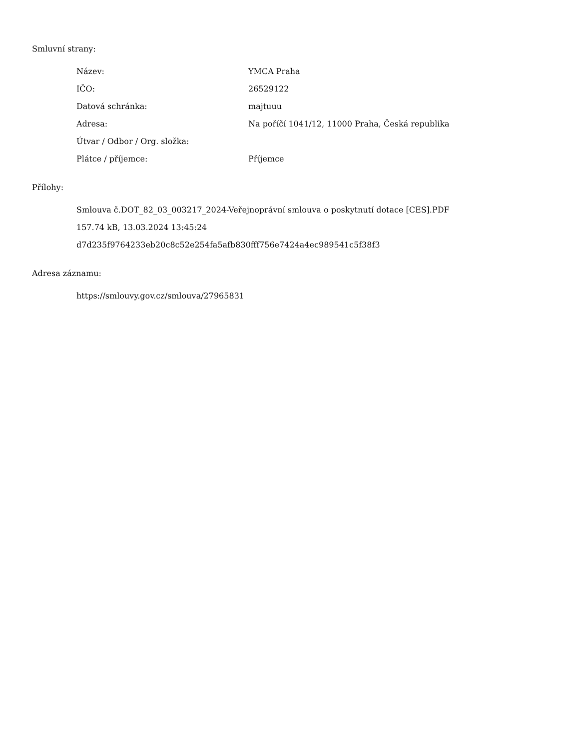Smluvní strany:
| Název: | YMCA Praha |
| IČO: | 26529122 |
| Datová schránka: | majtuuu |
| Adresa: | Na poříčí 1041/12, 11000 Praha, Česká republika |
| Útvar / Odbor / Org. složka: | |
| Plátce / příjemce: | Příjemce |
Přílohy:
Smlouva č.DOT_82_03_003217_2024-Veřejnoprávní smlouva o poskytnutí dotace [CES].PDF
157.74 kB, 13.03.2024 13:45:24
d7d235f9764233eb20c8c52e254fa5afb830fff756e7424a4ec989541c5f38f3
Adresa záznamu:
https://smlouvy.gov.cz/smlouva/27965831